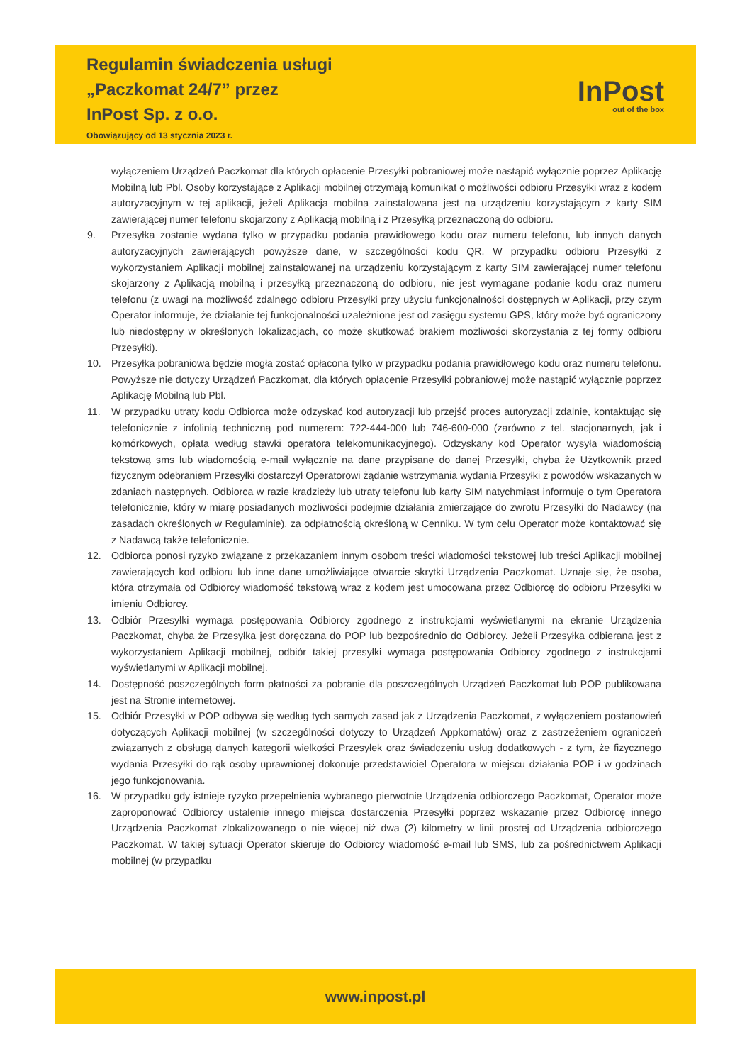Regulamin świadczenia usługi
„Paczkomat 24/7” przez
InPost Sp. z o.o.
Obowiązujący od 13 stycznia 2023 r.
InPost
out of the box
wyłączeniem Urządzeń Paczkomat dla których opłacenie Przesyłki pobraniowej może nastąpić wyłącznie poprzez Aplikację Mobilną lub Pbl. Osoby korzystające z Aplikacji mobilnej otrzymają komunikat o możliwości odbioru Przesyłki wraz z kodem autoryzacyjnym w tej aplikacji, jeżeli Aplikacja mobilna zainstalowana jest na urządzeniu korzystającym z karty SIM zawierającej numer telefonu skojarzony z Aplikacją mobilną i z Przesyłką przeznaczoną do odbioru.
9. Przesyłka zostanie wydana tylko w przypadku podania prawidłowego kodu oraz numeru telefonu, lub innych danych autoryzacyjnych zawierających powyższe dane, w szczególności kodu QR. W przypadku odbioru Przesyłki z wykorzystaniem Aplikacji mobilnej zainstalowanej na urządzeniu korzystającym z karty SIM zawierającej numer telefonu skojarzony z Aplikacją mobilną i przesyłką przeznaczoną do odbioru, nie jest wymagane podanie kodu oraz numeru telefonu (z uwagi na możliwość zdalnego odbioru Przesyłki przy użyciu funkcjonalności dostępnych w Aplikacji, przy czym Operator informuje, że działanie tej funkcjonalności uzależnione jest od zasięgu systemu GPS, który może być ograniczony lub niedostępny w określonych lokalizacjach, co może skutkować brakiem możliwości skorzystania z tej formy odbioru Przesyłki).
10. Przesyłka pobraniowa będzie mogła zostać opłacona tylko w przypadku podania prawidłowego kodu oraz numeru telefonu. Powyższe nie dotyczy Urządzeń Paczkomat, dla których opłacenie Przesyłki pobraniowej może nastąpić wyłącznie poprzez Aplikację Mobilną lub Pbl.
11. W przypadku utraty kodu Odbiorca może odzyskać kod autoryzacji lub przejść proces autoryzacji zdalnie, kontaktując się telefonicznie z infolinią techniczną pod numerem: 722-444-000 lub 746-600-000 (zarówno z tel. stacjonarnych, jak i komórkowych, opłata według stawki operatora telekomunikacyjnego). Odzyskany kod Operator wysyła wiadomością tekstową sms lub wiadomością e-mail wyłącznie na dane przypisane do danej Przesyłki, chyba że Użytkownik przed fizycznym odebraniem Przesyłki dostarczył Operatorowi żądanie wstrzymania wydania Przesyłki z powodów wskazanych w zdaniach następnych. Odbiorca w razie kradzieży lub utraty telefonu lub karty SIM natychmiast informuje o tym Operatora telefonicznie, który w miarę posiadanych możliwości podejmie działania zmierzające do zwrotu Przesyłki do Nadawcy (na zasadach określonych w Regulaminie), za odpłatnością określoną w Cenniku. W tym celu Operator może kontaktować się z Nadawcą także telefonicznie.
12. Odbiorca ponosi ryzyko związane z przekazaniem innym osobom treści wiadomości tekstowej lub treści Aplikacji mobilnej zawierających kod odbioru lub inne dane umożliwiające otwarcie skrytki Urządzenia Paczkomat. Uznaje się, że osoba, która otrzymała od Odbiorcy wiadomość tekstową wraz z kodem jest umocowana przez Odbiorcę do odbioru Przesyłki w imieniu Odbiorcy.
13. Odbiór Przesyłki wymaga postępowania Odbiorcy zgodnego z instrukcjami wyświetlanymi na ekranie Urządzenia Paczkomat, chyba że Przesyłka jest doręczana do POP lub bezpośrednio do Odbiorcy. Jeżeli Przesyłka odbierana jest z wykorzystaniem Aplikacji mobilnej, odbiór takiej przesyłki wymaga postępowania Odbiorcy zgodnego z instrukcjami wyświetlanymi w Aplikacji mobilnej.
14. Dostępność poszczególnych form płatności za pobranie dla poszczególnych Urządzeń Paczkomat lub POP publikowana jest na Stronie internetowej.
15. Odbiór Przesyłki w POP odbywa się według tych samych zasad jak z Urządzenia Paczkomat, z wyłączeniem postanowień dotyczących Aplikacji mobilnej (w szczególności dotyczy to Urządzeń Appkomatów) oraz z zastrzeżeniem ograniczeń związanych z obsługą danych kategorii wielkości Przesyłek oraz świadczeniu usług dodatkowych - z tym, że fizycznego wydania Przesyłki do rąk osoby uprawnionej dokonuje przedstawiciel Operatora w miejscu działania POP i w godzinach jego funkcjonowania.
16. W przypadku gdy istnieje ryzyko przepełnienia wybranego pierwotnie Urządzenia odbiorczego Paczkomat, Operator może zaproponować Odbiorcy ustalenie innego miejsca dostarczenia Przesyłki poprzez wskazanie przez Odbiorcę innego Urządzenia Paczkomat zlokalizowanego o nie więcej niż dwa (2) kilometry w linii prostej od Urządzenia odbiorczego Paczkomat. W takiej sytuacji Operator skieruje do Odbiorcy wiadomość e-mail lub SMS, lub za pośrednictwem Aplikacji mobilnej (w przypadku
www.inpost.pl